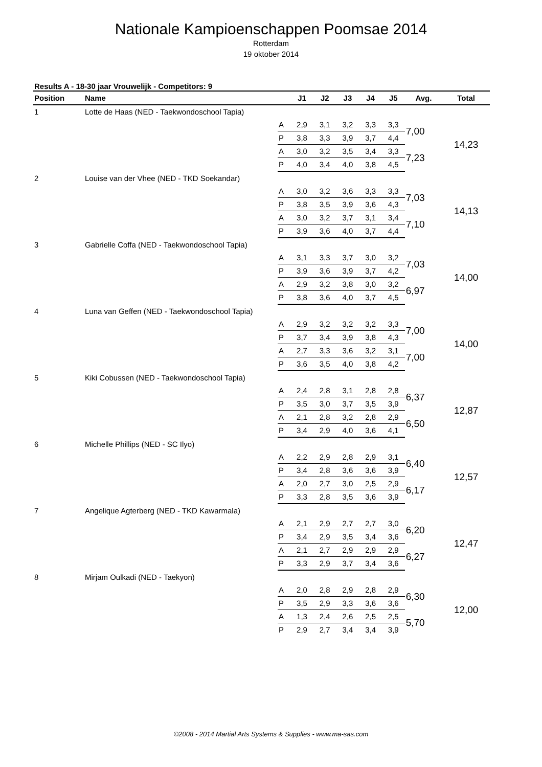Nationale Kampioenschappen Poomsae 2014
Rotterdam
19 oktober 2014
Results A - 18-30 jaar Vrouwelijk - Competitors: 9
| Position | Name | | J1 | J2 | J3 | J4 | J5 | Avg. | Total |
| --- | --- | --- | --- | --- | --- | --- | --- | --- | --- |
| 1 | Lotte de Haas (NED - Taekwondoschool Tapia) | | | | | | | | |
| | | A | 2,9 | 3,1 | 3,2 | 3,3 | 3,3 | 7,00 | 14,23 |
| | | P | 3,8 | 3,3 | 3,9 | 3,7 | 4,4 | | |
| | | A | 3,0 | 3,2 | 3,5 | 3,4 | 3,3 | 7,23 | |
| | | P | 4,0 | 3,4 | 4,0 | 3,8 | 4,5 | | |
| 2 | Louise van der Vhee (NED - TKD Soekandar) | | | | | | | | |
| | | A | 3,0 | 3,2 | 3,6 | 3,3 | 3,3 | 7,03 | 14,13 |
| | | P | 3,8 | 3,5 | 3,9 | 3,6 | 4,3 | | |
| | | A | 3,0 | 3,2 | 3,7 | 3,1 | 3,4 | 7,10 | |
| | | P | 3,9 | 3,6 | 4,0 | 3,7 | 4,4 | | |
| 3 | Gabrielle Coffa (NED - Taekwondoschool Tapia) | | | | | | | | |
| | | A | 3,1 | 3,3 | 3,7 | 3,0 | 3,2 | 7,03 | 14,00 |
| | | P | 3,9 | 3,6 | 3,9 | 3,7 | 4,2 | | |
| | | A | 2,9 | 3,2 | 3,8 | 3,0 | 3,2 | 6,97 | |
| | | P | 3,8 | 3,6 | 4,0 | 3,7 | 4,5 | | |
| 4 | Luna van Geffen (NED - Taekwondoschool Tapia) | | | | | | | | |
| | | A | 2,9 | 3,2 | 3,2 | 3,2 | 3,3 | 7,00 | 14,00 |
| | | P | 3,7 | 3,4 | 3,9 | 3,8 | 4,3 | | |
| | | A | 2,7 | 3,3 | 3,6 | 3,2 | 3,1 | 7,00 | |
| | | P | 3,6 | 3,5 | 4,0 | 3,8 | 4,2 | | |
| 5 | Kiki Cobussen (NED - Taekwondoschool Tapia) | | | | | | | | |
| | | A | 2,4 | 2,8 | 3,1 | 2,8 | 2,8 | 6,37 | 12,87 |
| | | P | 3,5 | 3,0 | 3,7 | 3,5 | 3,9 | | |
| | | A | 2,1 | 2,8 | 3,2 | 2,8 | 2,9 | 6,50 | |
| | | P | 3,4 | 2,9 | 4,0 | 3,6 | 4,1 | | |
| 6 | Michelle Phillips (NED - SC Ilyo) | | | | | | | | |
| | | A | 2,2 | 2,9 | 2,8 | 2,9 | 3,1 | 6,40 | 12,57 |
| | | P | 3,4 | 2,8 | 3,6 | 3,6 | 3,9 | | |
| | | A | 2,0 | 2,7 | 3,0 | 2,5 | 2,9 | 6,17 | |
| | | P | 3,3 | 2,8 | 3,5 | 3,6 | 3,9 | | |
| 7 | Angelique Agterberg (NED - TKD Kawarmala) | | | | | | | | |
| | | A | 2,1 | 2,9 | 2,7 | 2,7 | 3,0 | 6,20 | 12,47 |
| | | P | 3,4 | 2,9 | 3,5 | 3,4 | 3,6 | | |
| | | A | 2,1 | 2,7 | 2,9 | 2,9 | 2,9 | 6,27 | |
| | | P | 3,3 | 2,9 | 3,7 | 3,4 | 3,6 | | |
| 8 | Mirjam Oulkadi (NED - Taekyon) | | | | | | | | |
| | | A | 2,0 | 2,8 | 2,9 | 2,8 | 2,9 | 6,30 | 12,00 |
| | | P | 3,5 | 2,9 | 3,3 | 3,6 | 3,6 | | |
| | | A | 1,3 | 2,4 | 2,6 | 2,5 | 2,5 | 5,70 | |
| | | P | 2,9 | 2,7 | 3,4 | 3,4 | 3,9 | | |
©2008 - 2014 Martial Arts Systems & Supplies - www.ma-sas.com